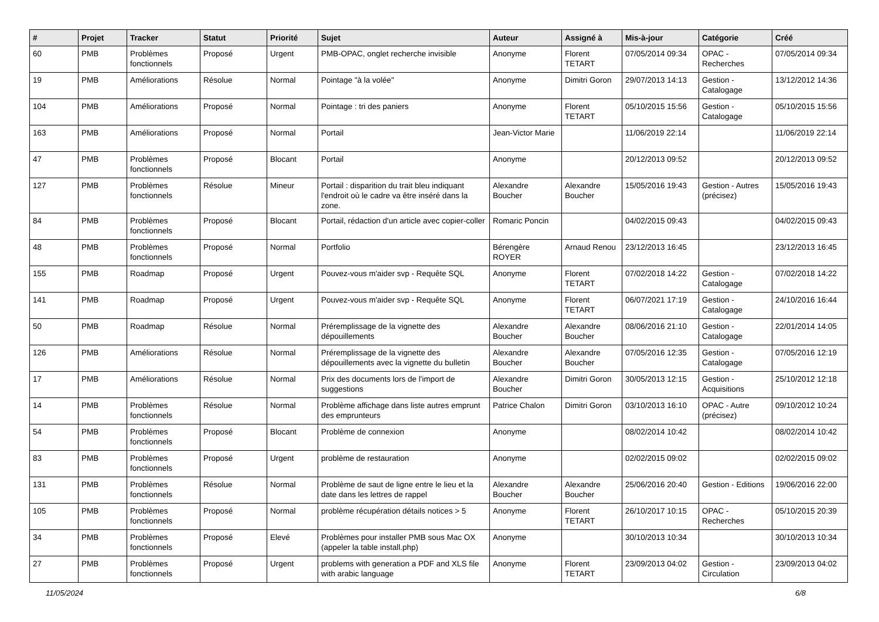| # | Projet | Tracker | Statut | Priorité | Sujet | Auteur | Assigné à | Mis-à-jour | Catégorie | Créé |
| --- | --- | --- | --- | --- | --- | --- | --- | --- | --- | --- |
| 60 | PMB | Problèmes fonctionnels | Proposé | Urgent | PMB-OPAC, onglet recherche invisible | Anonyme | Florent TETART | 07/05/2014 09:34 | OPAC - Recherches | 07/05/2014 09:34 |
| 19 | PMB | Améliorations | Résolue | Normal | Pointage "à la volée" | Anonyme | Dimitri Goron | 29/07/2013 14:13 | Gestion - Catalogage | 13/12/2012 14:36 |
| 104 | PMB | Améliorations | Proposé | Normal | Pointage : tri des paniers | Anonyme | Florent TETART | 05/10/2015 15:56 | Gestion - Catalogage | 05/10/2015 15:56 |
| 163 | PMB | Améliorations | Proposé | Normal | Portail | Jean-Victor Marie | | 11/06/2019 22:14 | | 11/06/2019 22:14 |
| 47 | PMB | Problèmes fonctionnels | Proposé | Blocant | Portail | Anonyme | | 20/12/2013 09:52 | | 20/12/2013 09:52 |
| 127 | PMB | Problèmes fonctionnels | Résolue | Mineur | Portail : disparition du trait bleu indiquant l'endroit où le cadre va être inséré dans la zone. | Alexandre Boucher | Alexandre Boucher | 15/05/2016 19:43 | Gestion - Autres (précisez) | 15/05/2016 19:43 |
| 84 | PMB | Problèmes fonctionnels | Proposé | Blocant | Portail, rédaction d'un article avec copier-coller | Romaric Poncin | | 04/02/2015 09:43 | | 04/02/2015 09:43 |
| 48 | PMB | Problèmes fonctionnels | Proposé | Normal | Portfolio | Bérengère ROYER | Arnaud Renou | 23/12/2013 16:45 | | 23/12/2013 16:45 |
| 155 | PMB | Roadmap | Proposé | Urgent | Pouvez-vous m'aider svp - Requête SQL | Anonyme | Florent TETART | 07/02/2018 14:22 | Gestion - Catalogage | 07/02/2018 14:22 |
| 141 | PMB | Roadmap | Proposé | Urgent | Pouvez-vous m'aider svp - Requête SQL | Anonyme | Florent TETART | 06/07/2021 17:19 | Gestion - Catalogage | 24/10/2016 16:44 |
| 50 | PMB | Roadmap | Résolue | Normal | Préremplissage de la vignette des dépouillements | Alexandre Boucher | Alexandre Boucher | 08/06/2016 21:10 | Gestion - Catalogage | 22/01/2014 14:05 |
| 126 | PMB | Améliorations | Résolue | Normal | Préremplissage de la vignette des dépouillements avec la vignette du bulletin | Alexandre Boucher | Alexandre Boucher | 07/05/2016 12:35 | Gestion - Catalogage | 07/05/2016 12:19 |
| 17 | PMB | Améliorations | Résolue | Normal | Prix des documents lors de l'import de suggestions | Alexandre Boucher | Dimitri Goron | 30/05/2013 12:15 | Gestion - Acquisitions | 25/10/2012 12:18 |
| 14 | PMB | Problèmes fonctionnels | Résolue | Normal | Problème affichage dans liste autres emprunt des emprunteurs | Patrice Chalon | Dimitri Goron | 03/10/2013 16:10 | OPAC - Autre (précisez) | 09/10/2012 10:24 |
| 54 | PMB | Problèmes fonctionnels | Proposé | Blocant | Problème de connexion | Anonyme | | 08/02/2014 10:42 | | 08/02/2014 10:42 |
| 83 | PMB | Problèmes fonctionnels | Proposé | Urgent | problème de restauration | Anonyme | | 02/02/2015 09:02 | | 02/02/2015 09:02 |
| 131 | PMB | Problèmes fonctionnels | Résolue | Normal | Problème de saut de ligne entre le lieu et la date dans les lettres de rappel | Alexandre Boucher | Alexandre Boucher | 25/06/2016 20:40 | Gestion - Editions | 19/06/2016 22:00 |
| 105 | PMB | Problèmes fonctionnels | Proposé | Normal | problème récupération détails notices > 5 | Anonyme | Florent TETART | 26/10/2017 10:15 | OPAC - Recherches | 05/10/2015 20:39 |
| 34 | PMB | Problèmes fonctionnels | Proposé | Elevé | Problèmes pour installer PMB sous Mac OX (appeler la table install.php) | Anonyme | | 30/10/2013 10:34 | | 30/10/2013 10:34 |
| 27 | PMB | Problèmes fonctionnels | Proposé | Urgent | problems with generation a PDF and XLS file with arabic language | Anonyme | Florent TETART | 23/09/2013 04:02 | Gestion - Circulation | 23/09/2013 04:02 |
11/05/2024 6/8